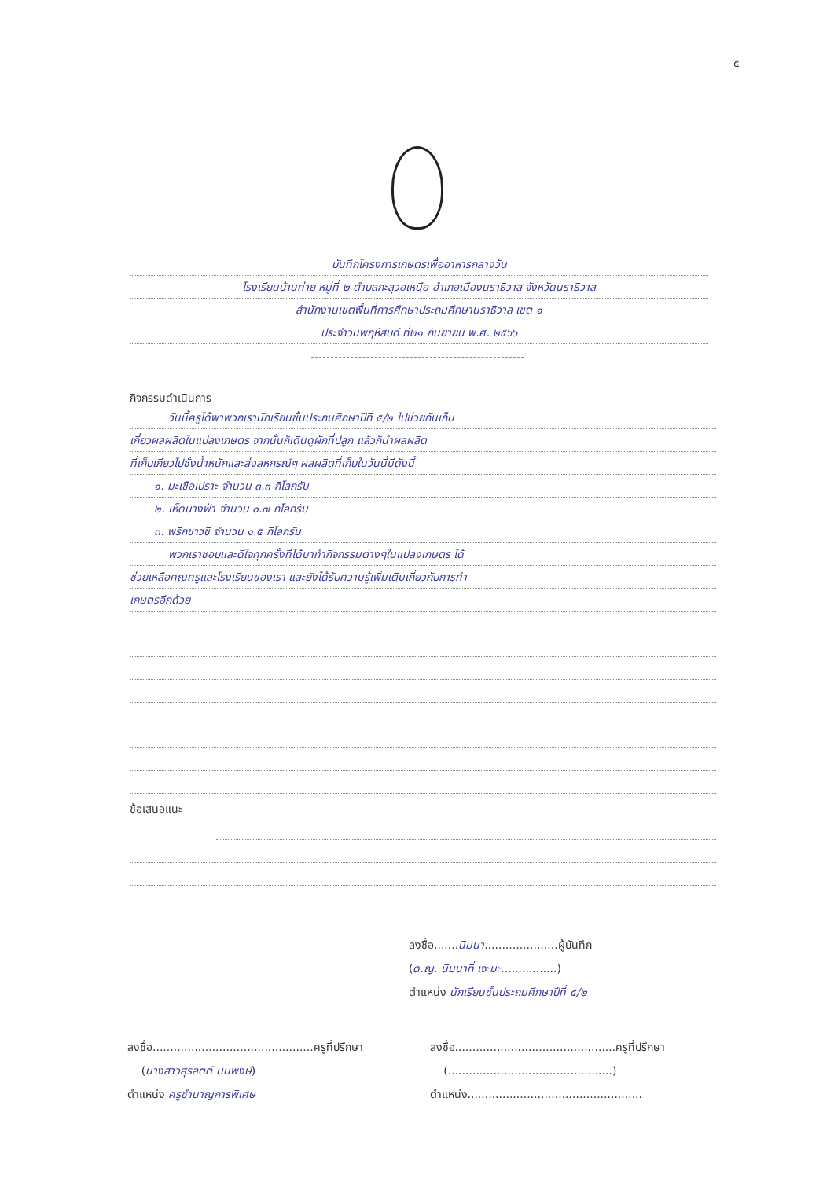๕
บันทึกโครงการเกษตรเพื่ออาหารกลางวัน
โรงเรียนบ้านค่าย หมู่ที่ ๒ ตำบลกะลุวอเหนือ อำเภอเมืองนราธิวาส จังหวัดนราธิวาส
สำนักงานเขตพื้นที่การศึกษาประถมศึกษานราธิวาส เขต ๑
ประจำวันพฤหัสบดี ที่๒๑ กันยายน พ.ศ. ๒๕๖๖
กิจกรรมดำเนินการ
วันนี้ครูได้พาพวกเรานักเรียนชั้นประถมศึกษาปีที่ ๕/๒ ไปช่วยกันเก็บ
เกี่ยวผลผลิตในแปลงเกษตร จากนั้นก็เดินดูผักที่ปลูก แล้วก็นำผลผลิต
ที่เก็บเกี่ยวไปชั่งน้ำหนักและส่งสหกรณ์ๆ ผลผลิตที่เก็บในวันนี้มีดังนี้
๑. มะเขือเปราะ จำนวน ๓.๓ กิโลกรัม
๒. เห็ดนางฟ้า จำนวน ๐.๗ กิโลกรัม
๓. พริกขาวชี จำนวน ๑.๕ กิโลกรัม
พวกเราชอบและดีใจทุกครั้งที่ได้มาทำกิจกรรมต่างๆในแปลงเกษตร ได้
ช่วยเหลือคุณครูและโรงเรียนของเรา และยังได้รับความรู้เพิ่มเติมเกี่ยวกับการทำ
เกษตรอีกด้วย
ข้อเสนอแนะ
ลงชื่อ.......นิมนา.....................ผู้บันทึก
(ด.ญ. นิมนาที่ เจะมะ................)
ตำแหน่ง นักเรียนชั้นประถมศึกษาปีที่ ๕/๒
ลงชื่อ..............................................ครูที่ปรึกษา
(นางสาวสุรลิตต์ มินพงษ์)
ตำแหน่ง ครูชำนาญการพิเศษ
ลงชื่อ..............................................ครูที่ปรึกษา
(...............................................)
ตำแหน่ง..................................................